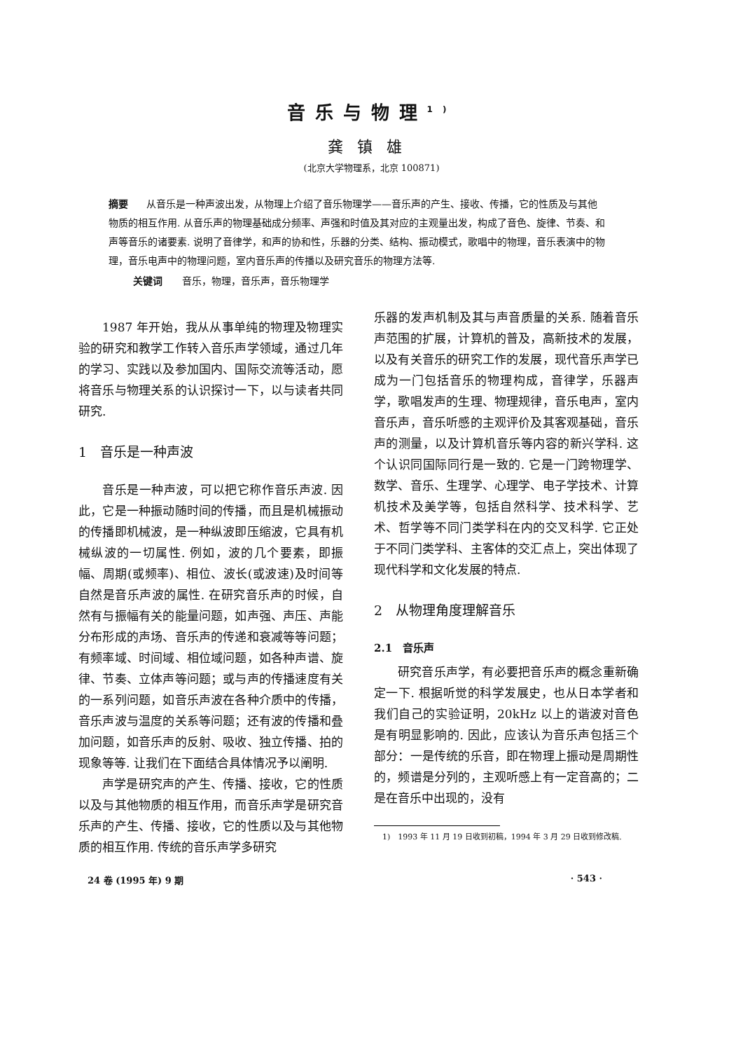音乐与物理<sup>1)</sup>
龚镇雄
(北京大学物理系，北京 100871)
摘要 从音乐是一种声波出发，从物理上介绍了音乐物理学——音乐声的产生、接收、传播，它的性质及与其他物质的相互作用. 从音乐声的物理基础成分频率、声强和时值及其对应的主观量出发，构成了音色、旋律、节奏、和声等音乐的诸要素. 说明了音律学，和声的协和性，乐器的分类、结构、振动模式，歌唱中的物理，音乐表演中的物理，音乐电声中的物理问题，室内音乐声的传播以及研究音乐的物理方法等.
关键词　　音乐，物理，音乐声，音乐物理学
1987 年开始，我从从事单纯的物理及物理实验的研究和教学工作转入音乐声学领域，通过几年的学习、实践以及参加国内、国际交流等活动，愿将音乐与物理关系的认识探讨一下，以与读者共同研究.
1　音乐是一种声波
音乐是一种声波，可以把它称作音乐声波. 因此，它是一种振动随时间的传播，而且是机械振动的传播即机械波，是一种纵波即压缩波，它具有机械纵波的一切属性. 例如，波的几个要素，即振幅、周期(或频率)、相位、波长(或波速)及时间等自然是音乐声波的属性. 在研究音乐声的时候，自然有与振幅有关的能量问题，如声强、声压、声能分布形成的声场、音乐声的传递和衰减等等问题；有频率域、时间域、相位域问题，如各种声谱、旋律、节奏、立体声等问题；或与声的传播速度有关的一系列问题，如音乐声波在各种介质中的传播，音乐声波与温度的关系等问题；还有波的传播和叠加问题，如音乐声的反射、吸收、独立传播、拍的现象等等. 让我们在下面结合具体情况予以阐明.
声学是研究声的产生、传播、接收，它的性质以及与其他物质的相互作用，而音乐声学是研究音乐声的产生、传播、接收，它的性质以及与其他物质的相互作用. 传统的音乐声学多研究
乐器的发声机制及其与声音质量的关系. 随着音乐声范围的扩展，计算机的普及，高新技术的发展，以及有关音乐的研究工作的发展，现代音乐声学已成为一门包括音乐的物理构成，音律学，乐器声学，歌唱发声的生理、物理规律，音乐电声，室内音乐声，音乐听感的主观评价及其客观基础，音乐声的测量，以及计算机音乐等内容的新兴学科. 这个认识同国际同行是一致的. 它是一门跨物理学、数学、音乐、生理学、心理学、电子学技术、计算机技术及美学等，包括自然科学、技术科学、艺术、哲学等不同门类学科在内的交叉科学. 它正处于不同门类学科、主客体的交汇点上，突出体现了现代科学和文化发展的特点.
2　从物理角度理解音乐
2.1　音乐声
研究音乐声学，有必要把音乐声的概念重新确定一下. 根据听觉的科学发展史，也从日本学者和我们自己的实验证明，20kHz 以上的谐波对音色是有明显影响的. 因此，应该认为音乐声包括三个部分：一是传统的乐音，即在物理上振动是周期性的，频谱是分列的，主观听感上有一定音高的；二是在音乐中出现的，没有
1)　1993 年 11 月 19 日收到初稿，1994 年 3 月 29 日收到修改稿.
24 卷 (1995 年) 9 期 · 543 ·